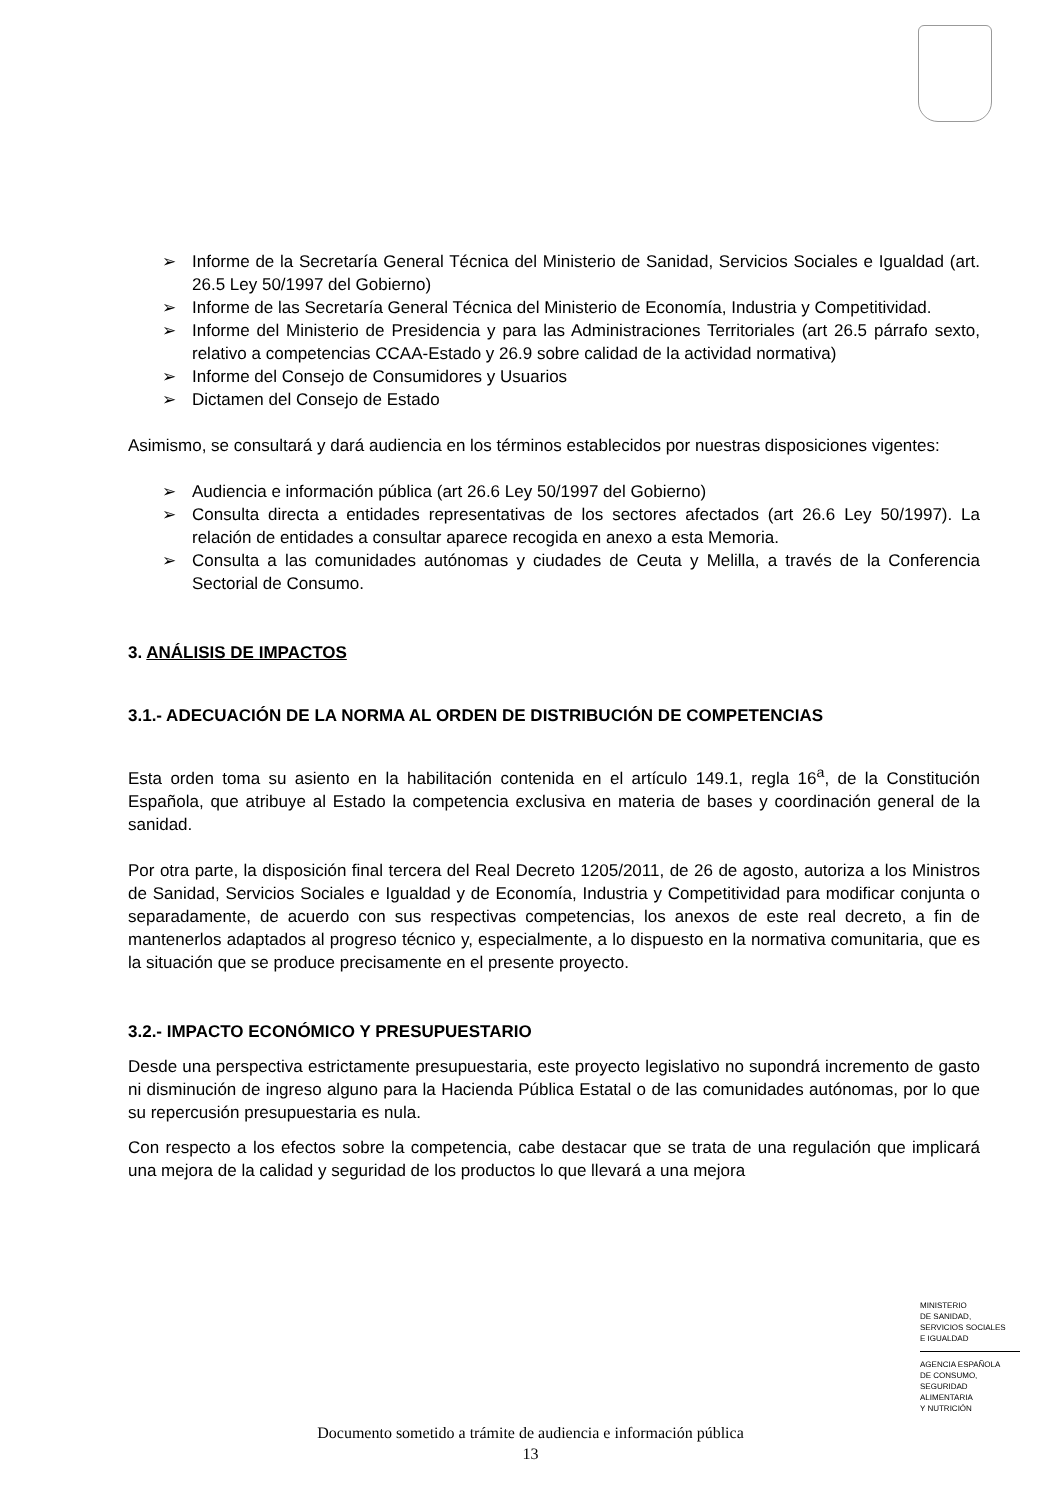➢ Informe de la Secretaría General Técnica del Ministerio de Sanidad, Servicios Sociales e Igualdad (art. 26.5 Ley 50/1997 del Gobierno)
➢ Informe de las Secretaría General Técnica del Ministerio de Economía, Industria y Competitividad.
➢ Informe del Ministerio de Presidencia y para las Administraciones Territoriales (art 26.5 párrafo sexto, relativo a competencias CCAA-Estado y 26.9 sobre calidad de la actividad normativa)
➢ Informe del Consejo de Consumidores y Usuarios
➢ Dictamen del Consejo de Estado
Asimismo, se consultará y dará audiencia en los términos establecidos por nuestras disposiciones vigentes:
➢ Audiencia e información pública (art 26.6 Ley 50/1997 del Gobierno)
➢ Consulta directa a entidades representativas de los sectores afectados (art 26.6 Ley 50/1997). La relación de entidades a consultar aparece recogida en anexo a esta Memoria.
➢ Consulta a las comunidades autónomas y ciudades de Ceuta y Melilla, a través de la Conferencia Sectorial de Consumo.
3. ANÁLISIS DE IMPACTOS
3.1.- ADECUACIÓN DE LA NORMA AL ORDEN DE DISTRIBUCIÓN DE COMPETENCIAS
Esta orden toma su asiento en la habilitación contenida en el artículo 149.1, regla 16<sup>a</sup>, de la Constitución Española, que atribuye al Estado la competencia exclusiva en materia de bases y coordinación general de la sanidad.
Por otra parte, la disposición final tercera del Real Decreto 1205/2011, de 26 de agosto, autoriza a los Ministros de Sanidad, Servicios Sociales e Igualdad y de Economía, Industria y Competitividad para modificar conjunta o separadamente, de acuerdo con sus respectivas competencias, los anexos de este real decreto, a fin de mantenerlos adaptados al progreso técnico y, especialmente, a lo dispuesto en la normativa comunitaria, que es la situación que se produce precisamente en el presente proyecto.
3.2.- IMPACTO ECONÓMICO Y PRESUPUESTARIO
Desde una perspectiva estrictamente presupuestaria, este proyecto legislativo no supondrá incremento de gasto ni disminución de ingreso alguno para la Hacienda Pública Estatal o de las comunidades autónomas, por lo que su repercusión presupuestaria es nula.
Con respecto a los efectos sobre la competencia, cabe destacar que se trata de una regulación que implicará una mejora de la calidad y seguridad de los productos lo que llevará a una mejora
MINISTERIO
DE SANIDAD,
SERVICIOS SOCIALES
E IGUALDAD
AGENCIA ESPAÑOLA
DE CONSUMO,
SEGURIDAD ALIMENTARIA
Y NUTRICIÓN
Documento sometido a trámite de audiencia e información pública
13